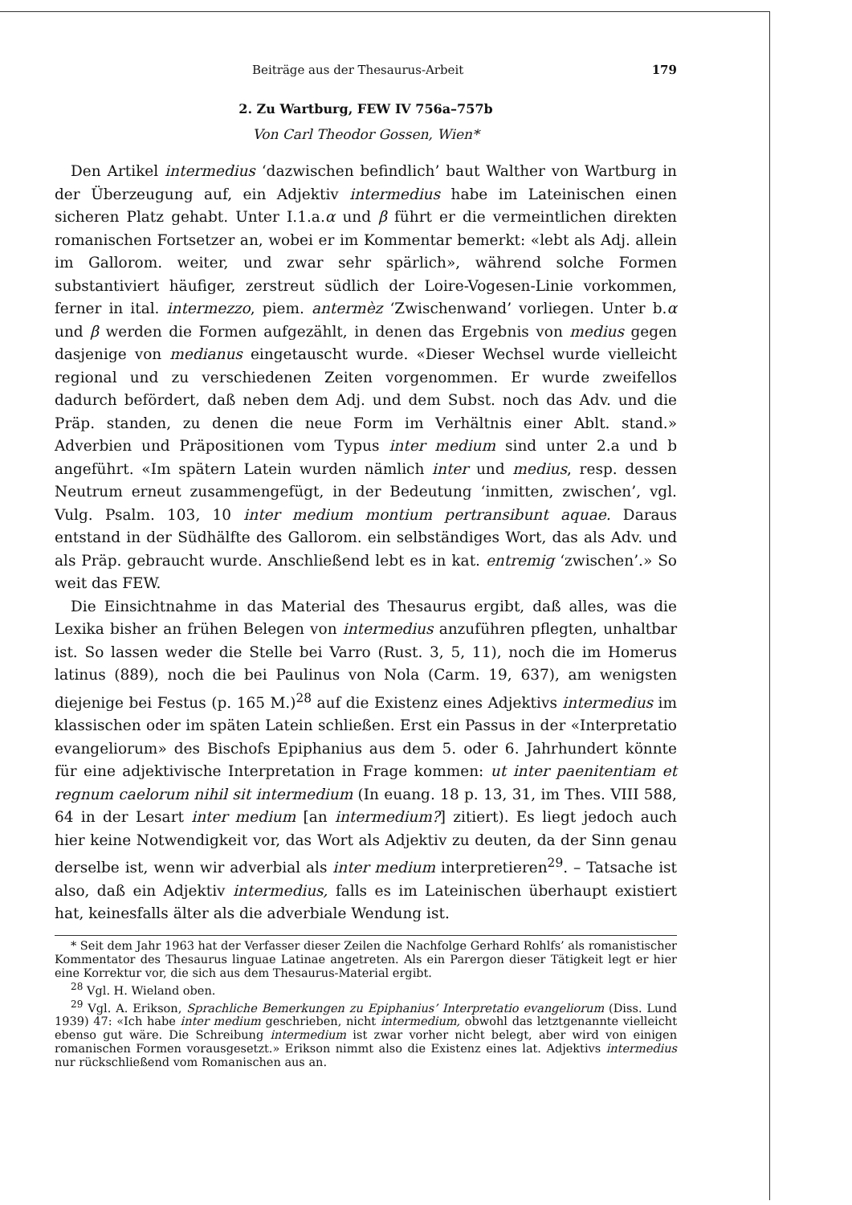Beiträge aus der Thesaurus-Arbeit 179
2. Zu Wartburg, FEW IV 756a–757b
Von Carl Theodor Gossen, Wien*
Den Artikel intermedius ‘dazwischen befindlich’ baut Walther von Wartburg in der Überzeugung auf, ein Adjektiv intermedius habe im Lateinischen einen sicheren Platz gehabt. Unter I.1.a.α und β führt er die vermeintlichen direkten romanischen Fortsetzer an, wobei er im Kommentar bemerkt: «lebt als Adj. allein im Gallorom. weiter, und zwar sehr spärlich», während solche Formen substantiviert häufiger, zerstreut südlich der Loire-Vogesen-Linie vorkommen, ferner in ital. intermezzo, piem. antermèz ‘Zwischenwand’ vorliegen. Unter b.α und β werden die Formen aufgezählt, in denen das Ergebnis von medius gegen dasjenige von medianus eingetauscht wurde. «Dieser Wechsel wurde vielleicht regional und zu verschiedenen Zeiten vorgenommen. Er wurde zweifellos dadurch befördert, daß neben dem Adj. und dem Subst. noch das Adv. und die Präp. standen, zu denen die neue Form im Verhältnis einer Ablt. stand.» Adverbien und Präpositionen vom Typus inter medium sind unter 2.a und b angeführt. «Im spätern Latein wurden nämlich inter und medius, resp. dessen Neutrum erneut zusammengefügt, in der Bedeutung ‘inmitten, zwischen’, vgl. Vulg. Psalm. 103, 10 inter medium montium pertransibunt aquae. Daraus entstand in der Südhälfte des Gallorom. ein selbständiges Wort, das als Adv. und als Präp. gebraucht wurde. Anschließend lebt es in kat. entremig ‘zwischen’.» So weit das FEW.
Die Einsichtnahme in das Material des Thesaurus ergibt, daß alles, was die Lexika bisher an frühen Belegen von intermedius anzuführen pflegten, unhaltbar ist. So lassen weder die Stelle bei Varro (Rust. 3, 5, 11), noch die im Homerus latinus (889), noch die bei Paulinus von Nola (Carm. 19, 637), am wenigsten diejenige bei Festus (p. 165 M.)<sup>28</sup> auf die Existenz eines Adjektivs intermedius im klassischen oder im späten Latein schließen. Erst ein Passus in der «Interpretatio evangeliorum» des Bischofs Epiphanius aus dem 5. oder 6. Jahrhundert könnte für eine adjektivische Interpretation in Frage kommen: ut inter paenitentiam et regnum caelorum nihil sit intermedium (In euang. 18 p. 13, 31, im Thes. VIII 588, 64 in der Lesart inter medium [an intermedium?] zitiert). Es liegt jedoch auch hier keine Notwendigkeit vor, das Wort als Adjektiv zu deuten, da der Sinn genau derselbe ist, wenn wir adverbial als inter medium interpretieren<sup>29</sup>. – Tatsache ist also, daß ein Adjektiv intermedius, falls es im Lateinischen überhaupt existiert hat, keinesfalls älter als die adverbiale Wendung ist.
* Seit dem Jahr 1963 hat der Verfasser dieser Zeilen die Nachfolge Gerhard Rohlfs’ als romanistischer Kommentator des Thesaurus linguae Latinae angetreten. Als ein Parergon dieser Tätigkeit legt er hier eine Korrektur vor, die sich aus dem Thesaurus-Material ergibt.
<sup>28</sup> Vgl. H. Wieland oben.
<sup>29</sup> Vgl. A. Erikson, Sprachliche Bemerkungen zu Epiphanius’ Interpretatio evangeliorum (Diss. Lund 1939) 47: «Ich habe inter medium geschrieben, nicht intermedium, obwohl das letztgenannte vielleicht ebenso gut wäre. Die Schreibung intermedium ist zwar vorher nicht belegt, aber wird von einigen romanischen Formen vorausgesetzt.» Erikson nimmt also die Existenz eines lat. Adjektivs intermedius nur rückschließend vom Romanischen aus an.